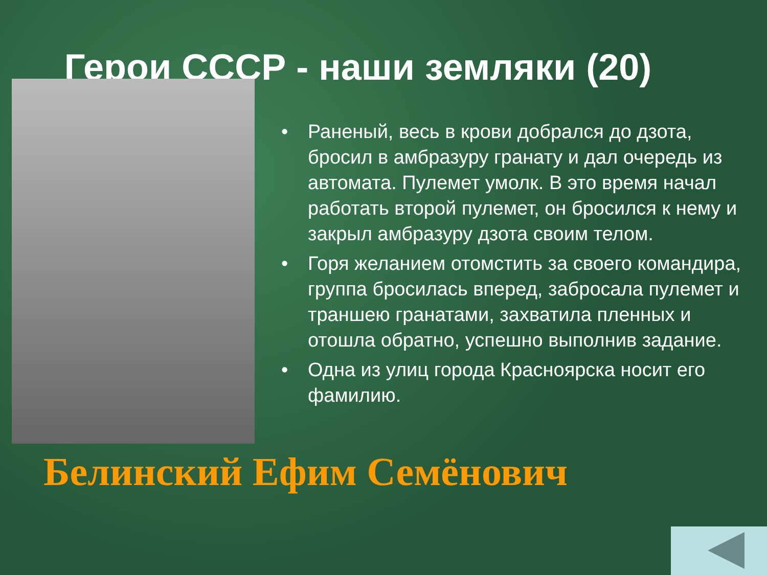Герои СССР - наши земляки (20)
• Раненый, весь в крови добрался до дзота, бросил в амбразуру гранату и дал очередь из автомата. Пулемет умолк. В это время начал работать второй пулемет, он бросился к нему и закрыл амбразуру дзота своим телом.
• Горя желанием отомстить за своего командира, группа бросилась вперед, забросала пулемет и траншею гранатами, захватила пленных и отошла обратно, успешно выполнив задание.
• Одна из улиц города Красноярска носит его фамилию.
Белинский Ефим Семёнович